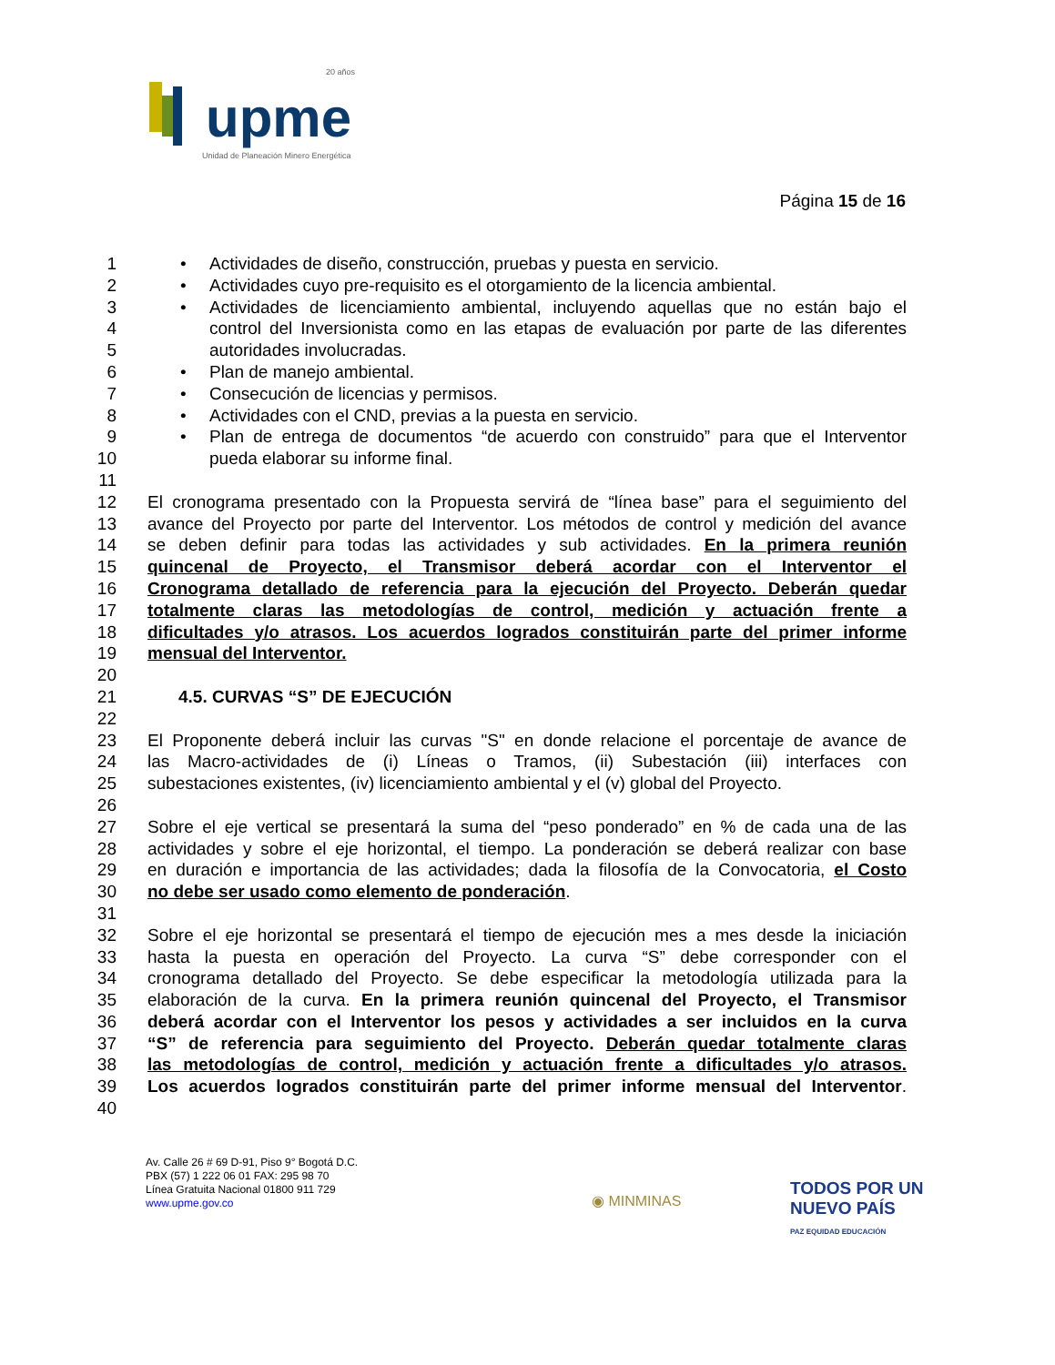upme
20 años
Unidad de Planeación Minero Energética
Página 15 de 16
1 • Actividades de diseño, construcción, pruebas y puesta en servicio.
2 • Actividades cuyo pre-requisito es el otorgamiento de la licencia ambiental.
3 • Actividades de licenciamiento ambiental, incluyendo aquellas que no están bajo el
4 control del Inversionista como en las etapas de evaluación por parte de las diferentes
5 autoridades involucradas.
6 • Plan de manejo ambiental.
7 • Consecución de licencias y permisos.
8 • Actividades con el CND, previas a la puesta en servicio.
9 • Plan de entrega de documentos “de acuerdo con construido” para que el Interventor
10 pueda elaborar su informe final.
11
12 El cronograma presentado con la Propuesta servirá de “línea base” para el seguimiento del
13 avance del Proyecto por parte del Interventor. Los métodos de control y medición del avance
14 se deben definir para todas las actividades y sub actividades. En la primera reunión
15 quincenal de Proyecto, el Transmisor deberá acordar con el Interventor el
16 Cronograma detallado de referencia para la ejecución del Proyecto. Deberán quedar
17 totalmente claras las metodologías de control, medición y actuación frente a
18 dificultades y/o atrasos. Los acuerdos logrados constituirán parte del primer informe
19 mensual del Interventor.
20
21 4.5. CURVAS “S” DE EJECUCIÓN
22
23 El Proponente deberá incluir las curvas "S" en donde relacione el porcentaje de avance de
24 las Macro-actividades de (i) Líneas o Tramos, (ii) Subestación (iii) interfaces con
25 subestaciones existentes, (iv) licenciamiento ambiental y el (v) global del Proyecto.
26
27 Sobre el eje vertical se presentará la suma del “peso ponderado” en % de cada una de las
28 actividades y sobre el eje horizontal, el tiempo. La ponderación se deberá realizar con base
29 en duración e importancia de las actividades; dada la filosofía de la Convocatoria, el Costo
30 no debe ser usado como elemento de ponderación.
31
32 Sobre el eje horizontal se presentará el tiempo de ejecución mes a mes desde la iniciación
33 hasta la puesta en operación del Proyecto. La curva “S” debe corresponder con el
34 cronograma detallado del Proyecto. Se debe especificar la metodología utilizada para la
35 elaboración de la curva. En la primera reunión quincenal del Proyecto, el Transmisor
36 deberá acordar con el Interventor los pesos y actividades a ser incluidos en la curva
37 “S” de referencia para seguimiento del Proyecto. Deberán quedar totalmente claras
38 las metodologías de control, medición y actuación frente a dificultades y/o atrasos.
39 Los acuerdos logrados constituirán parte del primer informe mensual del Interventor.
40
Av. Calle 26 # 69 D-91, Piso 9° Bogotá D.C.
PBX (57) 1 222 06 01 FAX: 295 98 70
Línea Gratuita Nacional 01800 911 729
www.upme.gov.co
◉ MINMINAS
TODOS POR UN
NUEVO PAÍS
PAZ EQUIDAD EDUCACIÓN